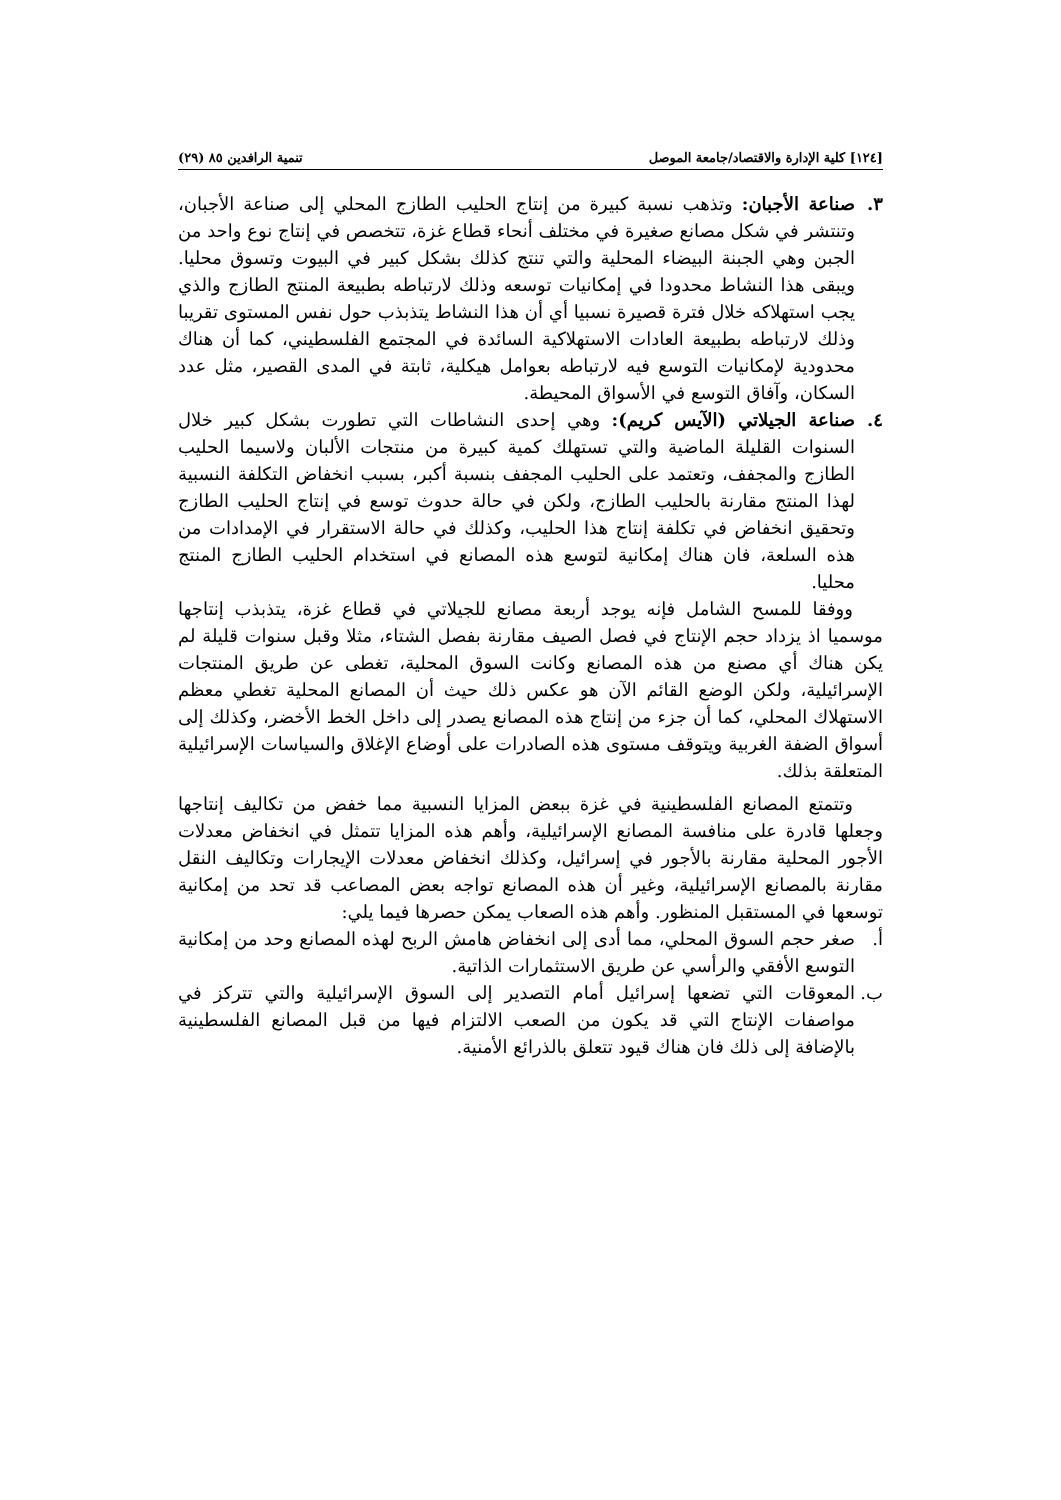[١٢٤] كلية الإدارة والاقتصاد/جامعة الموصل تنمية الرافدين ٨٥ (٢٩)
٣. صناعة الأجبان: وتذهب نسبة كبيرة من إنتاج الحليب الطازج المحلي إلى صناعة الأجبان، وتنتشر في شكل مصانع صغيرة في مختلف أنحاء قطاع غزة، تتخصص في إنتاج نوع واحد من الجبن وهي الجبنة البيضاء المحلية والتي تنتج كذلك بشكل كبير في البيوت وتسوق محليا. ويبقى هذا النشاط محدودا في إمكانيات توسعه وذلك لارتباطه بطبيعة المنتج الطازج والذي يجب استهلاكه خلال فترة قصيرة نسبيا أي أن هذا النشاط يتذبذب حول نفس المستوى تقريبا وذلك لارتباطه بطبيعة العادات الاستهلاكية السائدة في المجتمع الفلسطيني، كما أن هناك محدودية لإمكانيات التوسع فيه لارتباطه بعوامل هيكلية، ثابتة في المدى القصير، مثل عدد السكان، وآفاق التوسع في الأسواق المحيطة.
٤. صناعة الجيلاتي (الآيس كريم): وهي إحدى النشاطات التي تطورت بشكل كبير خلال السنوات القليلة الماضية والتي تستهلك كمية كبيرة من منتجات الألبان ولاسيما الحليب الطازج والمجفف، وتعتمد على الحليب المجفف بنسبة أكبر، بسبب انخفاض التكلفة النسبية لهذا المنتج مقارنة بالحليب الطازج، ولكن في حالة حدوث توسع في إنتاج الحليب الطازج وتحقيق انخفاض في تكلفة إنتاج هذا الحليب، وكذلك في حالة الاستقرار في الإمدادات من هذه السلعة، فان هناك إمكانية لتوسع هذه المصانع في استخدام الحليب الطازج المنتج محليا.
ووفقا للمسح الشامل فإنه يوجد أربعة مصانع للجيلاتي في قطاع غزة، يتذبذب إنتاجها موسميا اذ يزداد حجم الإنتاج في فصل الصيف مقارنة بفصل الشتاء، مثلا وقبل سنوات قليلة لم يكن هناك أي مصنع من هذه المصانع وكانت السوق المحلية، تغطى عن طريق المنتجات الإسرائيلية، ولكن الوضع القائم الآن هو عكس ذلك حيث أن المصانع المحلية تغطي معظم الاستهلاك المحلي، كما أن جزء من إنتاج هذه المصانع يصدر إلى داخل الخط الأخضر، وكذلك إلى أسواق الضفة الغربية ويتوقف مستوى هذه الصادرات على أوضاع الإغلاق والسياسات الإسرائيلية المتعلقة بذلك.
وتتمتع المصانع الفلسطينية في غزة ببعض المزايا النسبية مما خفض من تكاليف إنتاجها وجعلها قادرة على منافسة المصانع الإسرائيلية، وأهم هذه المزايا تتمثل في انخفاض معدلات الأجور المحلية مقارنة بالأجور في إسرائيل، وكذلك انخفاض معدلات الإيجارات وتكاليف النقل مقارنة بالمصانع الإسرائيلية، وغير أن هذه المصانع تواجه بعض المصاعب قد تحد من إمكانية توسعها في المستقبل المنظور. وأهم هذه الصعاب يمكن حصرها فيما يلي:
أ. صغر حجم السوق المحلي، مما أدى إلى انخفاض هامش الربح لهذه المصانع وحد من إمكانية التوسع الأفقي والرأسي عن طريق الاستثمارات الذاتية.
ب. المعوقات التي تضعها إسرائيل أمام التصدير إلى السوق الإسرائيلية والتي تتركز في مواصفات الإنتاج التي قد يكون من الصعب الالتزام فيها من قبل المصانع الفلسطينية بالإضافة إلى ذلك فان هناك قيود تتعلق بالذرائع الأمنية.